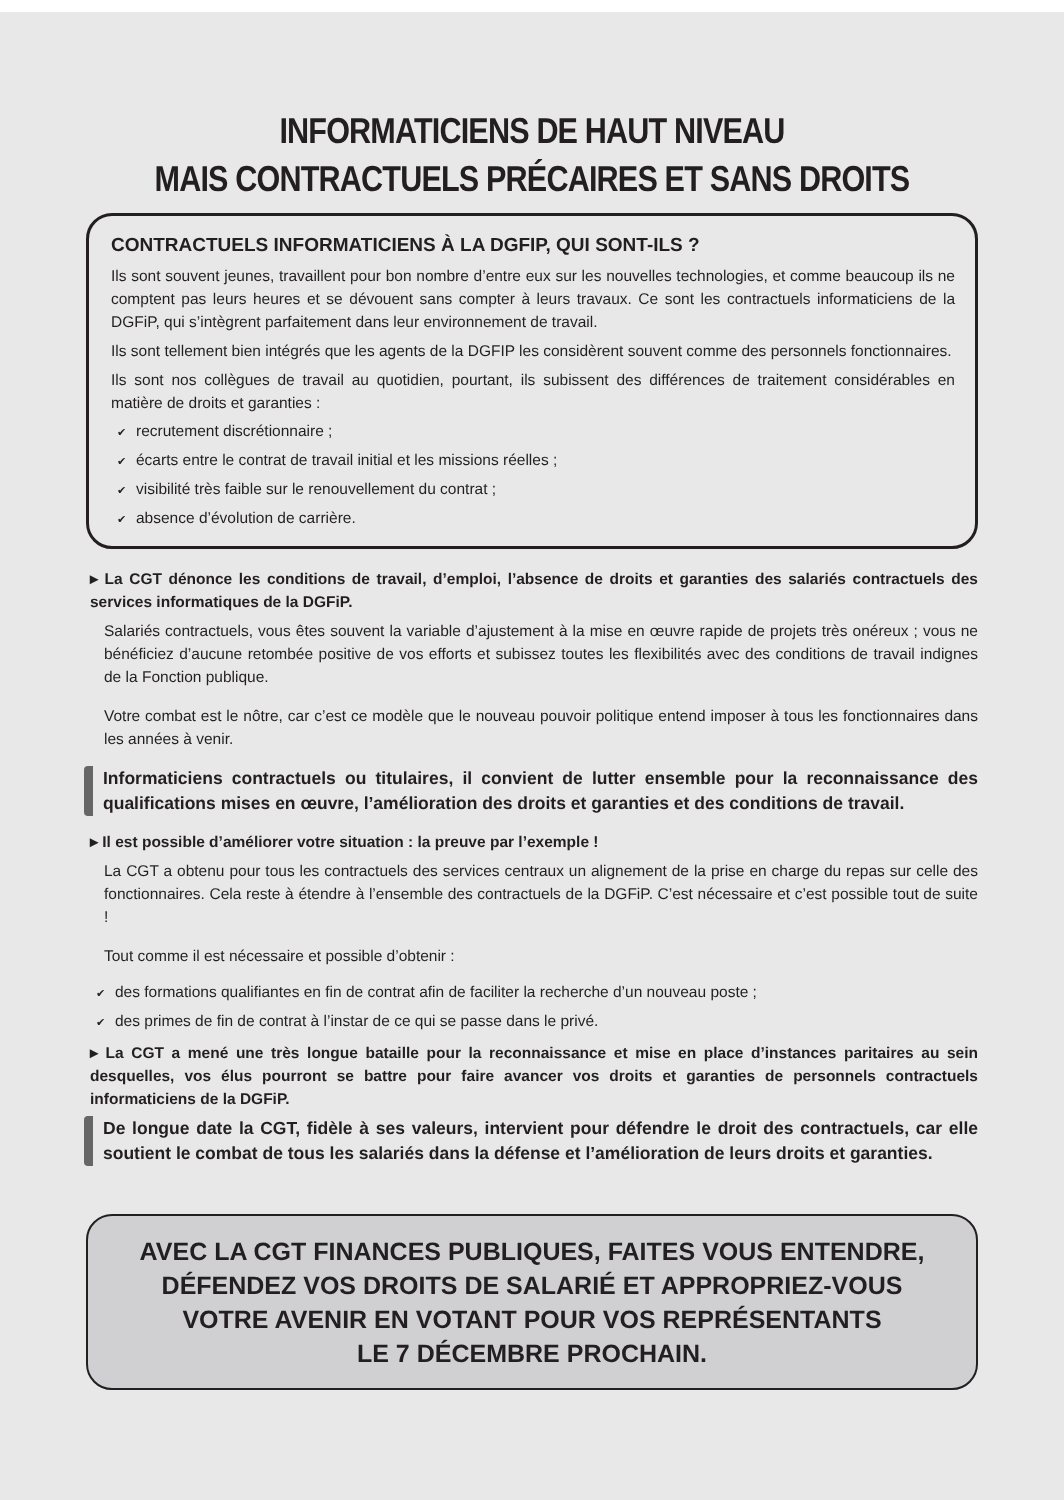INFORMATICIENS DE HAUT NIVEAU
MAIS CONTRACTUELS PRÉCAIRES ET SANS DROITS
CONTRACTUELS INFORMATICIENS À LA DGFIP, QUI SONT-ILS ?
Ils sont souvent jeunes, travaillent pour bon nombre d’entre eux sur les nouvelles technologies, et comme beaucoup ils ne comptent pas leurs heures et se dévouent sans compter à leurs travaux. Ce sont les contractuels informaticiens de la DGFiP, qui s’intègrent parfaitement dans leur environnement de travail.
Ils sont tellement bien intégrés que les agents de la DGFIP les considèrent souvent comme des personnels fonctionnaires.
Ils sont nos collègues de travail au quotidien, pourtant, ils subissent des différences de traitement considérables en matière de droits et garanties :
✔ recrutement discrétionnaire ;
✔ écarts entre le contrat de travail initial et les missions réelles ;
✔ visibilité très faible sur le renouvellement du contrat ;
✔ absence d’évolution de carrière.
▸ La CGT dénonce les conditions de travail, d’emploi, l’absence de droits et garanties des salariés contractuels des services informatiques de la DGFiP.
Salariés contractuels, vous êtes souvent la variable d’ajustement à la mise en œuvre rapide de projets très onéreux ; vous ne bénéficiez d’aucune retombée positive de vos efforts et subissez toutes les flexibilités avec des conditions de travail indignes de la Fonction publique.
Votre combat est le nôtre, car c’est ce modèle que le nouveau pouvoir politique entend imposer à tous les fonctionnaires dans les années à venir.
Informaticiens contractuels ou titulaires, il convient de lutter ensemble pour la reconnaissance des qualifications mises en œuvre, l’amélioration des droits et garanties et des conditions de travail.
▸ Il est possible d’améliorer votre situation : la preuve par l’exemple !
La CGT a obtenu pour tous les contractuels des services centraux un alignement de la prise en charge du repas sur celle des fonctionnaires. Cela reste à étendre à l’ensemble des contractuels de la DGFiP. C’est nécessaire et c’est possible tout de suite !
Tout comme il est nécessaire et possible d’obtenir :
✔ des formations qualifiantes en fin de contrat afin de faciliter la recherche d’un nouveau poste ;
✔ des primes de fin de contrat à l’instar de ce qui se passe dans le privé.
▸ La CGT a mené une très longue bataille pour la reconnaissance et mise en place d’instances paritaires au sein desquelles, vos élus pourront se battre pour faire avancer vos droits et garanties de personnels contractuels informaticiens de la DGFiP.
De longue date la CGT, fidèle à ses valeurs, intervient pour défendre le droit des contractuels, car elle soutient le combat de tous les salariés dans la défense et l’amélioration de leurs droits et garanties.
AVEC LA CGT FINANCES PUBLIQUES, FAITES VOUS ENTENDRE,
DÉFENDEZ VOS DROITS DE SALARIÉ ET APPROPRIEZ-VOUS
VOTRE AVENIR EN VOTANT POUR VOS REPRÉSENTANTS
LE 7 DÉCEMBRE PROCHAIN.